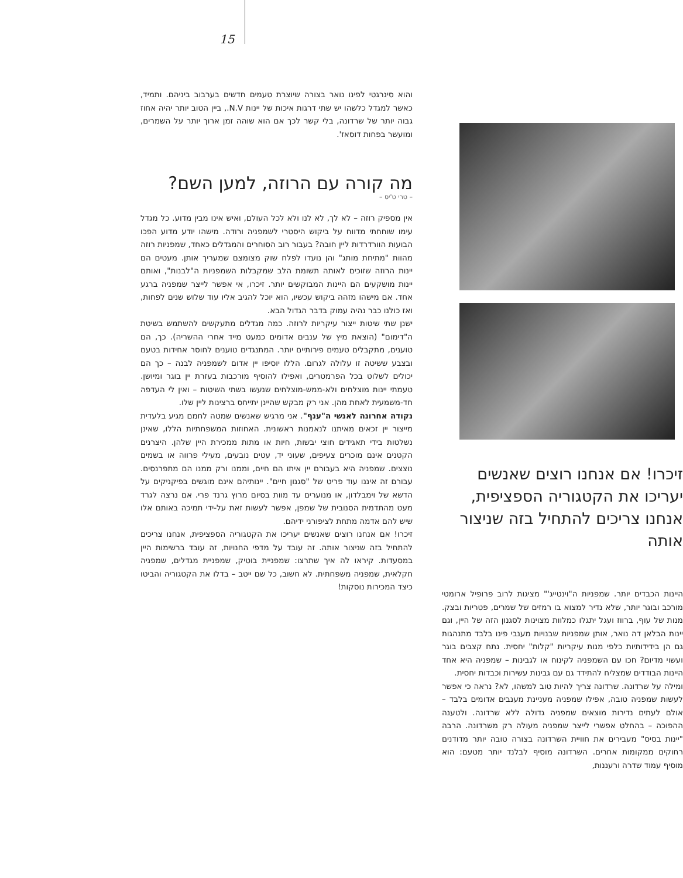15
זיכרו! אם אנחנו רוצים שאנשים יעריכו את הקטגוריה הספציפית, אנחנו צריכים להתחיל בזה שניצור אותה
היינות הכבדים יותר. שמפניות ה"וינטייג'" מציגות לרוב פרופיל ארומטי מורכב ובוגר יותר, שלא נדיר למצוא בו רמזים של שמרים, פטריות ובצק. מנות של עוף, ברווז ועגל יתגלו כמלוות מצוינות לסגנון הזה של היין, וגם יינות הבלאן דה נואר, אותן שמפניות שבנויות מענבי פינו בלבד מתנהגות גם הן בידידותיות כלפי מנות עיקריות "קלות" יחסית. נתח קצבים בוגר ועשוי מדיום? חכו עם השמפניה לקינוח או לגבינות – שמפניה היא אחד היינות הבודדים שמצליח להתידד גם עם גבינות עשירות וכבדות יחסית.
ומילה על שרדונה. שרדונה צריך להיות טוב למשהו, לא? נראה כי אפשר לעשות שמפניה טובה, אפילו שמפניה מעניינת מענבים אדומים בלבד – אולם לעתים נדירות מוצאים שמפניה גדולה ללא שרדונה. ולטענה ההפוכה – בהחלט אפשרי לייצר שמפניה מעולה רק משרדונה. הרבה "יינות בסיס" מעבירים את חוויית השרדונה בצורה טובה יותר מדודנים רחוקים ממקומות אחרים. השרדונה מוסיף לבלנד יותר מטעם: הוא מוסיף עמוד שדרה ורעננות,
והוא סינרגטי לפינו נואר בצורה שיוצרת טעמים חדשים בערבוב ביניהם. ותמיד, כאשר למגדל כלשהו יש שתי דרגות איכות של יינות N.V., ביין הטוב יותר יהיה אחוז גבוה יותר של שרדונה, בלי קשר לכך אם הוא שוהה זמן ארוך יותר על השמרים, ומועשר בפחות דוסאז'.
מה קורה עם הרוזה, למען השם?
– טרי ט'יס –
אין מספיק רוזה – לא לך, לא לנו ולא לכל העולם, ואיש אינו מבין מדוע. כל מגדל עימו שוחחתי מדווח על ביקוש היסטרי לשמפניה ורודה. מישהו יודע מדוע הפכו הבועות הוורדרדות ליין חובה? בעבור רוב הסוחרים והמגדלים כאחד, שמפניות רוזה מהוות "מתיחת מותג" והן נועדו לפלח שוק מצומצם שמעריך אותן. מעטים הם יינות הרוזה שזוכים לאותה תשומת הלב שמקבלות השמפניות ה"לבנות", ואותם יינות מושקעים הם היינות המבוקשים יותר. זיכרו, אי אפשר לייצר שמפניה ברגע אחד. אם מישהו מזהה ביקוש עכשיו, הוא יוכל להגיב אליו עוד שלוש שנים לפחות, ואז כולנו כבר נהיה עמוק בדבר הגדול הבא.
ישנן שתי שיטות ייצור עיקריות לרוזה. כמה מגדלים מתעקשים להשתמש בשיטת ה"דימום" (הוצאת מיץ של ענבים אדומים כמעט מייד אחרי ההשריה). כך, הם טוענים, מתקבלים טעמים פירותיים יותר. המתנגדים טוענים לחוסר אחידות בטעם ובצבע ששיטה זו עלולה לגרום. הללו יוסיפו יין אדום לשמפניה לבנה – כך הם יכולים לשלוט בכל הפרמטרים, ואפילו להוסיף מורכבות בעזרת יין בוגר ומיושן. טעמתי יינות מוצלחים ולא-ממש-מוצלחים שנעשו בשתי השיטות – ואין לי העדפה חד-משמעית לאחת מהן. אני רק מבקש שהיינן יתייחס ברצינות ליין שלו.
נקודה אחרונה לאנשי ה"ענף". אני מרגיש שאנשים שמטה לחמם מגיע בלעדית מייצור יין זכאים מאיתנו לנאמנות ראשונית. האחוזות המשפחתיות הללו, שאינן נשלטות בידי תאגידים חוצי יבשות, חיות או מתות ממכירת היין שלהן. היצרנים הקטנים אינם מוכרים צעיפים, שעוני יד, עטים נובעים, מעילי פרווה או בשמים נוצצים. שמפניה היא בעבורם יין איתו הם חיים, וממנו ורק ממנו הם מתפרנסים. עבורם זה איננו עוד פריט של "סגנון חיים". יינותיהם אינם מוגשים בפיקניקים על הדשא של וימבלדון, או מנוערים עד מוות בסיום מרוץ גרנד פרי. אם נרצה לגרד מעט מהתדמית הסנובית של שמפן, אפשר לעשות זאת על-ידי תמיכה באותם אלו שיש להם אדמה מתחת לציפורני ידיהם.
זיכרו! אם אנחנו רוצים שאנשים יעריכו את הקטגוריה הספציפית, אנחנו צריכים להתחיל בזה שניצור אותה. זה עובד על מדפי החנויות, זה עובד ברשימות היין במסעדות. קיראו לה איך שתרצו: שמפניית בוטיק, שמפניית מגדלים, שמפניה חקלאית, שמפניה משפחתית. לא חשוב, כל שם ייטב – בדלו את הקטגוריה והביטו כיצד המכירות נוסקות!